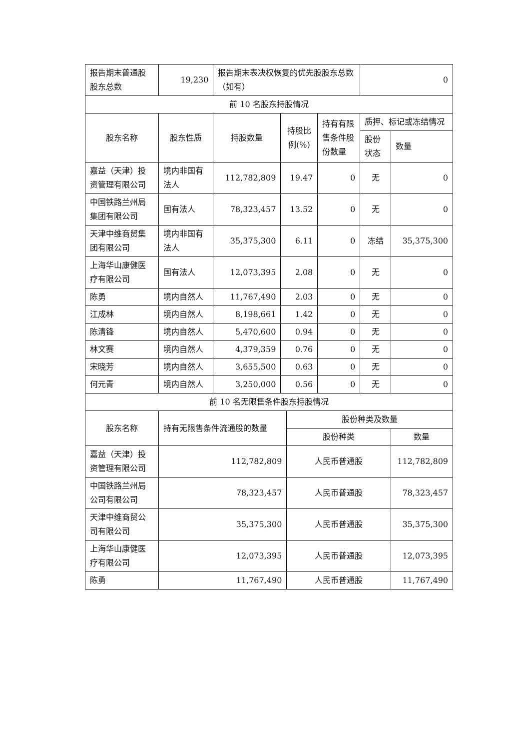| 报告期末普通股股东总数 | 19,230 | 报告期末表决权恢复的优先股股东总数（如有） | | | | 0 | |
| 前 10 名股东持股情况 | | | | | | | |
| 股东名称 | 股东性质 | 持股数量 | 持股比例(%) | | 持有有限售条件股份数量 | 质押、标记或冻结情况 | |
| | | | | | | 股份状态 | 数量 |
| 嘉益（天津）投资管理有限公司 | 境内非国有法人 | 112,782,809 | 19.47 | | 0 | 无 | 0 |
| 中国铁路兰州局集团有限公司 | 国有法人 | 78,323,457 | 13.52 | | 0 | 无 | 0 |
| 天津中维商贸集团有限公司 | 境内非国有法人 | 35,375,300 | 6.11 | | 0 | 冻结 | 35,375,300 |
| 上海华山康健医疗有限公司 | 国有法人 | 12,073,395 | 2.08 | | 0 | 无 | 0 |
| 陈勇 | 境内自然人 | 11,767,490 | 2.03 | | 0 | 无 | 0 |
| 江成林 | 境内自然人 | 8,198,661 | 1.42 | | 0 | 无 | 0 |
| 陈清锋 | 境内自然人 | 5,470,600 | 0.94 | | 0 | 无 | 0 |
| 林文赛 | 境内自然人 | 4,379,359 | 0.76 | | 0 | 无 | 0 |
| 宋晓芳 | 境内自然人 | 3,655,500 | 0.63 | | 0 | 无 | 0 |
| 何元青 | 境内自然人 | 3,250,000 | 0.56 | | 0 | 无 | 0 |
| 前 10 名无限售条件股东持股情况 | | | | | | | |
| 股东名称 | 持有无限售条件流通股的数量 | | | 股份种类及数量 | | | |
| | | | | 股份种类 | | | 数量 |
| 嘉益（天津）投资管理有限公司 | 112,782,809 | | | 人民币普通股 | | | 112,782,809 |
| 中国铁路兰州局公司有限公司 | 78,323,457 | | | 人民币普通股 | | | 78,323,457 |
| 天津中维商贸公司有限公司 | 35,375,300 | | | 人民币普通股 | | | 35,375,300 |
| 上海华山康健医疗有限公司 | 12,073,395 | | | 人民币普通股 | | | 12,073,395 |
| 陈勇 | 11,767,490 | | | 人民币普通股 | | | 11,767,490 |